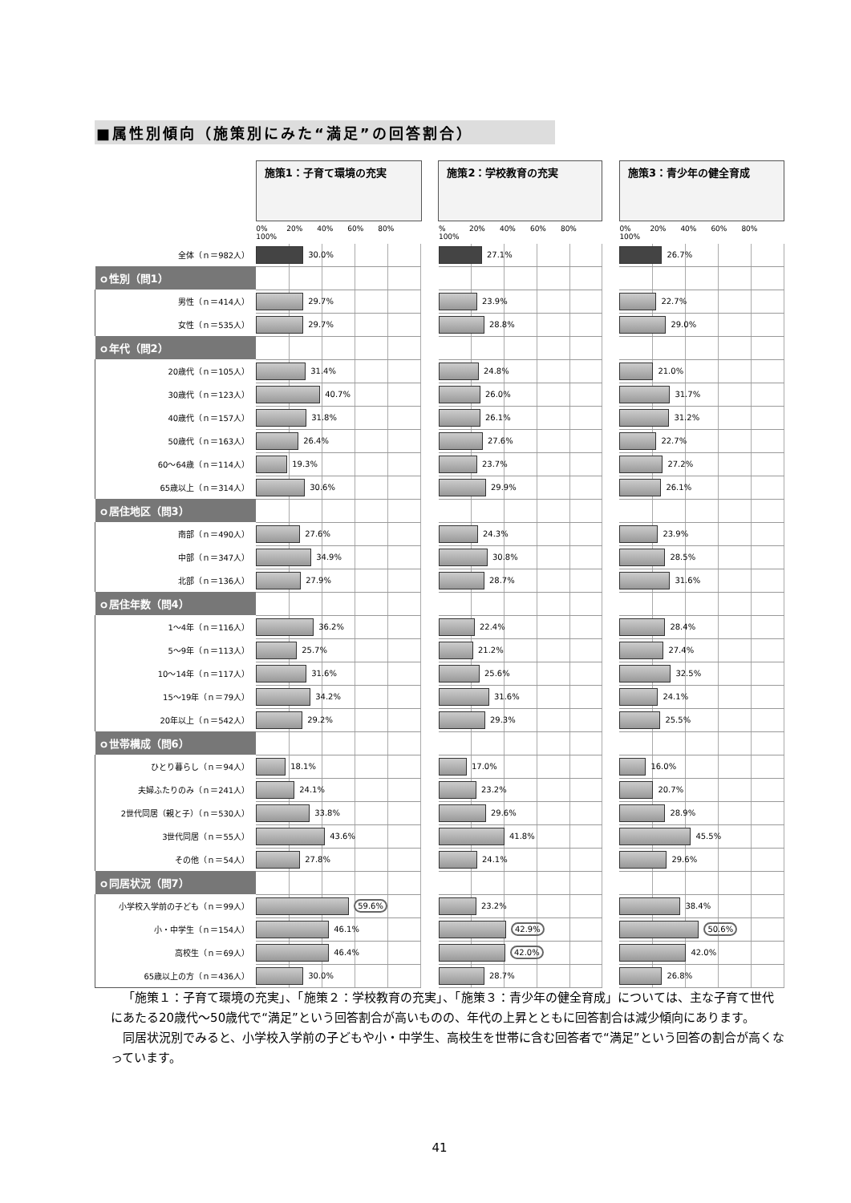■属性別傾向（施策別にみた“満足”の回答割合）
| | 施策1：子育て環境の充実 | | 施策2：学校教育の充実 | | 施策3：青少年の健全育成 |
| | 0% 20% 40% 60% 80% 100% | | % 20% 40% 60% 80% 100% | | 0% 20% 40% 60% 80% 100% |
| 全体（ｎ＝982人） | 30.0% | | 27.1% | | 26.7% |
| ｏ性別（問1） | | | | | |
| 男性（ｎ＝414人） | 29.7% | | 23.9% | | 22.7% |
| 女性（ｎ＝535人） | 29.7% | | 28.8% | | 29.0% |
| ｏ年代（問2） | | | | | |
| 20歳代（ｎ＝105人） | 31.4% | | 24.8% | | 21.0% |
| 30歳代（ｎ＝123人） | 40.7% | | 26.0% | | 31.7% |
| 40歳代（ｎ＝157人） | 31.8% | | 26.1% | | 31.2% |
| 50歳代（ｎ＝163人） | 26.4% | | 27.6% | | 22.7% |
| 60～64歳（ｎ＝114人） | 19.3% | | 23.7% | | 27.2% |
| 65歳以上（ｎ＝314人） | 30.6% | | 29.9% | | 26.1% |
| ｏ居住地区（問3） | | | | | |
| 南部（ｎ＝490人） | 27.6% | | 24.3% | | 23.9% |
| 中部（ｎ＝347人） | 34.9% | | 30.8% | | 28.5% |
| 北部（ｎ＝136人） | 27.9% | | 28.7% | | 31.6% |
| ｏ居住年数（問4） | | | | | |
| 1～4年（ｎ＝116人） | 36.2% | | 22.4% | | 28.4% |
| 5～9年（ｎ＝113人） | 25.7% | | 21.2% | | 27.4% |
| 10～14年（ｎ＝117人） | 31.6% | | 25.6% | | 32.5% |
| 15～19年（ｎ＝79人） | 34.2% | | 31.6% | | 24.1% |
| 20年以上（ｎ＝542人） | 29.2% | | 29.3% | | 25.5% |
| ｏ世帯構成（問6） | | | | | |
| ひとり暮らし（ｎ＝94人） | 18.1% | | 17.0% | | 16.0% |
| 夫婦ふたりのみ（ｎ＝241人） | 24.1% | | 23.2% | | 20.7% |
| 2世代同居（親と子）（ｎ＝530人） | 33.8% | | 29.6% | | 28.9% |
| 3世代同居（ｎ＝55人） | 43.6% | | 41.8% | | 45.5% |
| その他（ｎ＝54人） | 27.8% | | 24.1% | | 29.6% |
| ｏ同居状況（問7） | | | | | |
| 小学校入学前の子ども（ｎ＝99人） | 59.6% | | 23.2% | | 38.4% |
| 小・中学生（ｎ＝154人） | 46.1% | | 42.9% | | 50.6% |
| 高校生（ｎ＝69人） | 46.4% | | 42.0% | | 42.0% |
| 65歳以上の方（ｎ＝436人） | 30.0% | | 28.7% | | 26.8% |
「施策１：子育て環境の充実」、「施策２：学校教育の充実」、「施策３：青少年の健全育成」については、主な子育て世代にあたる20歳代～50歳代で“満足”という回答割合が高いものの、年代の上昇とともに回答割合は減少傾向にあります。
同居状況別でみると、小学校入学前の子どもや小・中学生、高校生を世帯に含む回答者で“満足”という回答の割合が高くなっています。
41